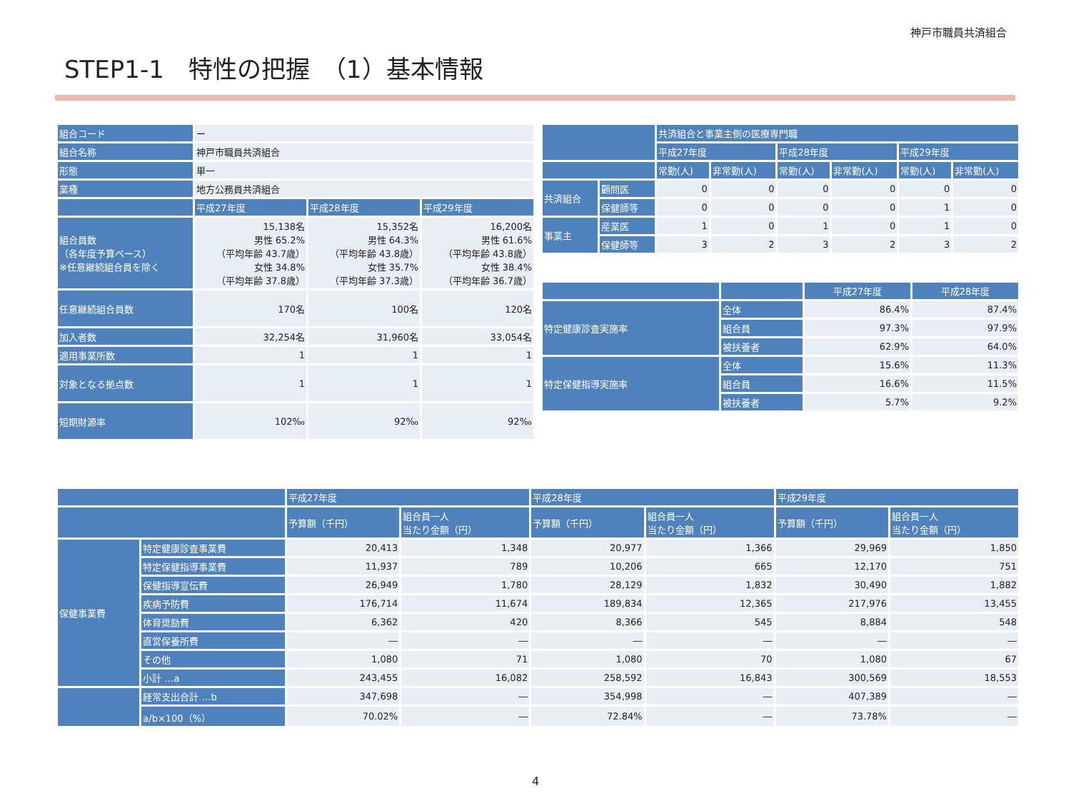神戸市職員共済組合
STEP1-1　特性の把握　（1）基本情報
| 組合コード | ー | | |
| 組合名称 | 神戸市職員共済組合 | | |
| 形態 | 単一 | | |
| 業種 | 地方公務員共済組合 | | |
| | 平成27年度 | 平成28年度 | 平成29年度 |
| 組合員数 （各年度予算ベース） ※任意継続組合員を除く | 15,138名 男性 65.2% （平均年齢 43.7歳） 女性 34.8% （平均年齢 37.8歳） | 15,352名 男性 64.3% （平均年齢 43.8歳） 女性 35.7% （平均年齢 37.3歳） | 16,200名 男性 61.6% （平均年齢 43.8歳） 女性 38.4% （平均年齢 36.7歳） |
| 任意継続組合員数 | 170名 | 100名 | 120名 |
| 加入者数 | 32,254名 | 31,960名 | 33,054名 |
| 適用事業所数 | 1 | 1 | 1 |
| 対象となる拠点数 | 1 | 1 | 1 |
| 短期財源率 | 102‰ | 92‰ | 92‰ |
| | | 共済組合と事業主側の医療専門職 | | | | | |
| --- | --- | --- | --- | --- | --- | --- | --- |
| | | 平成27年度 | | 平成28年度 | | 平成29年度 | |
| | | 常勤(人) | 非常勤(人) | 常勤(人) | 非常勤(人) | 常勤(人) | 非常勤(人) |
| 共済組合 | 顧問医 | 0 | 0 | 0 | 0 | 0 | 0 |
| | 保健師等 | 0 | 0 | 0 | 0 | 1 | 0 |
| 事業主 | 産業医 | 1 | 0 | 1 | 0 | 1 | 0 |
| | 保健師等 | 3 | 2 | 3 | 2 | 3 | 2 |
| | | 平成27年度 | 平成28年度 |
| --- | --- | --- | --- |
| 特定健康診査実施率 | 全体 | 86.4% | 87.4% |
| | 組合員 | 97.3% | 97.9% |
| | 被扶養者 | 62.9% | 64.0% |
| 特定保健指導実施率 | 全体 | 15.6% | 11.3% |
| | 組合員 | 16.6% | 11.5% |
| | 被扶養者 | 5.7% | 9.2% |
| | | 平成27年度 | | 平成28年度 | | 平成29年度 | |
| --- | --- | --- | --- | --- | --- | --- | --- |
| | | 予算額（千円） | 組合員一人 当たり金額（円） | 予算額（千円） | 組合員一人 当たり金額（円） | 予算額（千円） | 組合員一人 当たり金額（円） |
| 保健事業費 | 特定健康診査事業費 | 20,413 | 1,348 | 20,977 | 1,366 | 29,969 | 1,850 |
| | 特定保健指導事業費 | 11,937 | 789 | 10,206 | 665 | 12,170 | 751 |
| | 保健指導宣伝費 | 26,949 | 1,780 | 28,129 | 1,832 | 30,490 | 1,882 |
| | 疾病予防費 | 176,714 | 11,674 | 189,834 | 12,365 | 217,976 | 13,455 |
| | 体育奨励費 | 6,362 | 420 | 8,366 | 545 | 8,884 | 548 |
| | 直営保養所費 | ― | ― | ― | ― | ― | ― |
| | その他 | 1,080 | 71 | 1,080 | 70 | 1,080 | 67 |
| | 小計 …a | 243,455 | 16,082 | 258,592 | 16,843 | 300,569 | 18,553 |
| | 経常支出合計 …b | 347,698 | ― | 354,998 | ― | 407,389 | ― |
| | a/b×100（%） | 70.02% | ― | 72.84% | ― | 73.78% | ― |
4